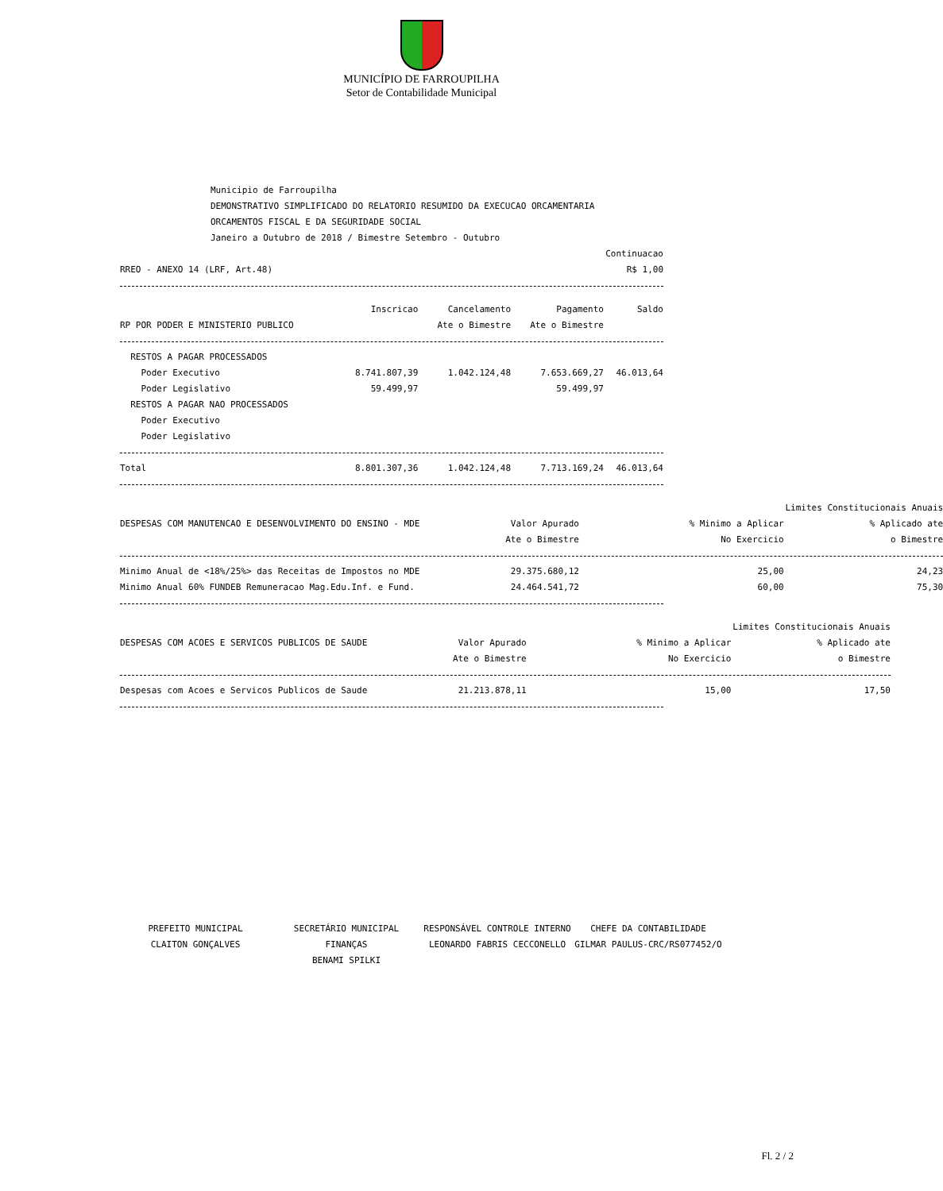MUNICÍPIO DE FARROUPILHA
Setor de Contabilidade Municipal
Municipio de Farroupilha
DEMONSTRATIVO SIMPLIFICADO DO RELATORIO RESUMIDO DA EXECUCAO ORCAMENTARIA
ORCAMENTOS FISCAL E DA SEGURIDADE SOCIAL
Janeiro a Outubro de 2018 / Bimestre Setembro - Outubro
Continuacao
RREO - ANEXO 14 (LRF, Art.48) R$ 1,00
| | Inscricao | Cancelamento | Pagamento | Saldo |
| --- | --- | --- | --- | --- |
| RP POR PODER E MINISTERIO PUBLICO | | Ate o Bimestre | Ate o Bimestre | |
| RESTOS A PAGAR PROCESSADOS | | | | |
| Poder Executivo | 8.741.807,39 | 1.042.124,48 | 7.653.669,27 | 46.013,64 |
| Poder Legislativo | 59.499,97 | | 59.499,97 | |
| RESTOS A PAGAR NAO PROCESSADOS | | | | |
| Poder Executivo | | | | |
| Poder Legislativo | | | | |
| Total | 8.801.307,36 | 1.042.124,48 | 7.713.169,24 | 46.013,64 |
| | Limites Constitucionais Anuais | | |
| --- | --- | --- | --- |
| DESPESAS COM MANUTENCAO E DESENVOLVIMENTO DO ENSINO - MDE | Valor Apurado | % Minimo a Aplicar | % Aplicado ate |
| | Ate o Bimestre | No Exercicio | o Bimestre |
| Minimo Anual de <18%/25%> das Receitas de Impostos no MDE | 29.375.680,12 | 25,00 | 24,23 |
| Minimo Anual 60% FUNDEB Remuneracao Mag.Edu.Inf. e Fund. | 24.464.541,72 | 60,00 | 75,30 |
| | Limites Constitucionais Anuais | | |
| --- | --- | --- | --- |
| DESPESAS COM ACOES E SERVICOS PUBLICOS DE SAUDE | Valor Apurado | % Minimo a Aplicar | % Aplicado ate |
| | Ate o Bimestre | No Exercicio | o Bimestre |
| Despesas com Acoes e Servicos Publicos de Saude | 21.213.878,11 | 15,00 | 17,50 |
PREFEITO MUNICIPAL
CLAITON GONÇALVES
SECRETÁRIO MUNICIPAL FINANÇAS
BENAMI SPILKI
RESPONSÁVEL CONTROLE INTERNO
LEONARDO FABRIS CECCONELLO
CHEFE DA CONTABILIDADE
GILMAR PAULUS-CRC/RS077452/O
Fl. 2 / 2